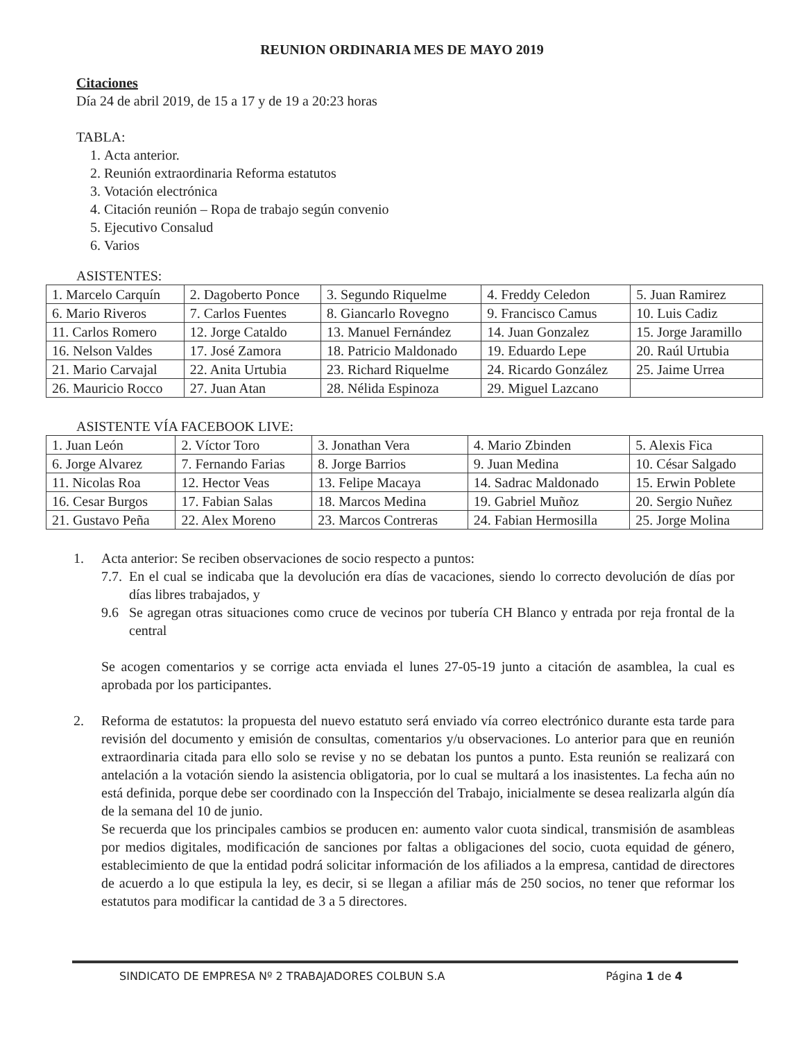REUNION ORDINARIA MES DE MAYO 2019
Citaciones
Día 24 de abril 2019, de 15 a 17 y de 19 a 20:23 horas
TABLA:
1. Acta anterior.
2. Reunión extraordinaria Reforma estatutos
3. Votación electrónica
4. Citación reunión – Ropa de trabajo según convenio
5. Ejecutivo Consalud
6. Varios
ASISTENTES:
| 1. Marcelo Carquín | 2. Dagoberto Ponce | 3. Segundo Riquelme | 4. Freddy Celedon | 5. Juan Ramirez |
| 6. Mario Riveros | 7. Carlos Fuentes | 8. Giancarlo Rovegno | 9. Francisco Camus | 10. Luis Cadiz |
| 11. Carlos Romero | 12. Jorge Cataldo | 13. Manuel Fernández | 14. Juan Gonzalez | 15. Jorge Jaramillo |
| 16. Nelson Valdes | 17. José Zamora | 18. Patricio Maldonado | 19. Eduardo Lepe | 20. Raúl Urtubia |
| 21. Mario Carvajal | 22. Anita Urtubia | 23. Richard Riquelme | 24. Ricardo González | 25. Jaime Urrea |
| 26. Mauricio Rocco | 27. Juan Atan | 28. Nélida Espinoza | 29. Miguel Lazcano | |
ASISTENTE VÍA FACEBOOK LIVE:
| 1. Juan León | 2. Víctor Toro | 3. Jonathan Vera | 4. Mario Zbinden | 5. Alexis Fica |
| 6. Jorge Alvarez | 7. Fernando Farias | 8. Jorge Barrios | 9. Juan Medina | 10. César Salgado |
| 11. Nicolas Roa | 12. Hector Veas | 13. Felipe Macaya | 14. Sadrac Maldonado | 15. Erwin Poblete |
| 16. Cesar Burgos | 17. Fabian Salas | 18. Marcos Medina | 19. Gabriel Muñoz | 20. Sergio Nuñez |
| 21. Gustavo Peña | 22. Alex Moreno | 23. Marcos Contreras | 24. Fabian Hermosilla | 25. Jorge Molina |
1. Acta anterior: Se reciben observaciones de socio respecto a puntos:
7.7.
En el cual se indicaba que la devolución era días de vacaciones, siendo lo correcto devolución de días por días libres trabajados, y
9.6 Se agregan otras situaciones como cruce de vecinos por tubería CH Blanco y entrada por reja frontal de la central
Se acogen comentarios y se corrige acta enviada el lunes 27-05-19 junto a citación de asamblea, la cual es aprobada por los participantes.
2. Reforma de estatutos: la propuesta del nuevo estatuto será enviado vía correo electrónico durante esta tarde para revisión del documento y emisión de consultas, comentarios y/u observaciones. Lo anterior para que en reunión extraordinaria citada para ello solo se revise y no se debatan los puntos a punto. Esta reunión se realizará con antelación a la votación siendo la asistencia obligatoria, por lo cual se multará a los inasistentes. La fecha aún no está definida, porque debe ser coordinado con la Inspección del Trabajo, inicialmente se desea realizarla algún día de la semana del 10 de junio.
Se recuerda que los principales cambios se producen en: aumento valor cuota sindical, transmisión de asambleas por medios digitales, modificación de sanciones por faltas a obligaciones del socio, cuota equidad de género, establecimiento de que la entidad podrá solicitar información de los afiliados a la empresa, cantidad de directores de acuerdo a lo que estipula la ley, es decir, si se llegan a afiliar más de 250 socios, no tener que reformar los estatutos para modificar la cantidad de 3 a 5 directores.
SINDICATO DE EMPRESA Nº 2 TRABAJADORES COLBUN S.A Página 1 de 4